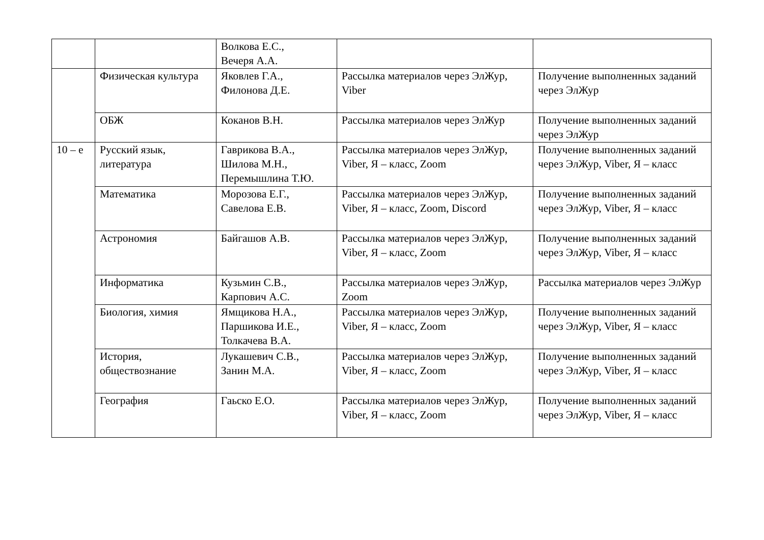| | | Волкова Е.С., Вечеря А.А. | | |
| | Физическая культура | Яковлев Г.А., Филонова Д.Е. | Рассылка материалов через ЭлЖур, Viber | Получение выполненных заданий через ЭлЖур |
| | ОБЖ | Коканов В.Н. | Рассылка материалов через ЭлЖур | Получение выполненных заданий через ЭлЖур |
| 10 – е | Русский язык, литература | Гаврикова В.А., Шилова М.Н., Перемышлина Т.Ю. | Рассылка материалов через ЭлЖур, Viber, Я – класс, Zoom | Получение выполненных заданий через ЭлЖур, Viber, Я – класс |
| | Математика | Морозова Е.Г., Савелова Е.В. | Рассылка материалов через ЭлЖур, Viber, Я – класс, Zoom, Discord | Получение выполненных заданий через ЭлЖур, Viber, Я – класс |
| | Астрономия | Байгашов А.В. | Рассылка материалов через ЭлЖур, Viber, Я – класс, Zoom | Получение выполненных заданий через ЭлЖур, Viber, Я – класс |
| | Информатика | Кузьмин С.В., Карпович А.С. | Рассылка материалов через ЭлЖур, Zoom | Рассылка материалов через ЭлЖур |
| | Биология, химия | Ямщикова Н.А., Паршикова И.Е., Толкачева В.А. | Рассылка материалов через ЭлЖур, Viber, Я – класс, Zoom | Получение выполненных заданий через ЭлЖур, Viber, Я – класс |
| | История, обществознание | Лукашевич С.В., Занин М.А. | Рассылка материалов через ЭлЖур, Viber, Я – класс, Zoom | Получение выполненных заданий через ЭлЖур, Viber, Я – класс |
| | География | Гаьско Е.О. | Рассылка материалов через ЭлЖур, Viber, Я – класс, Zoom | Получение выполненных заданий через ЭлЖур, Viber, Я – класс |